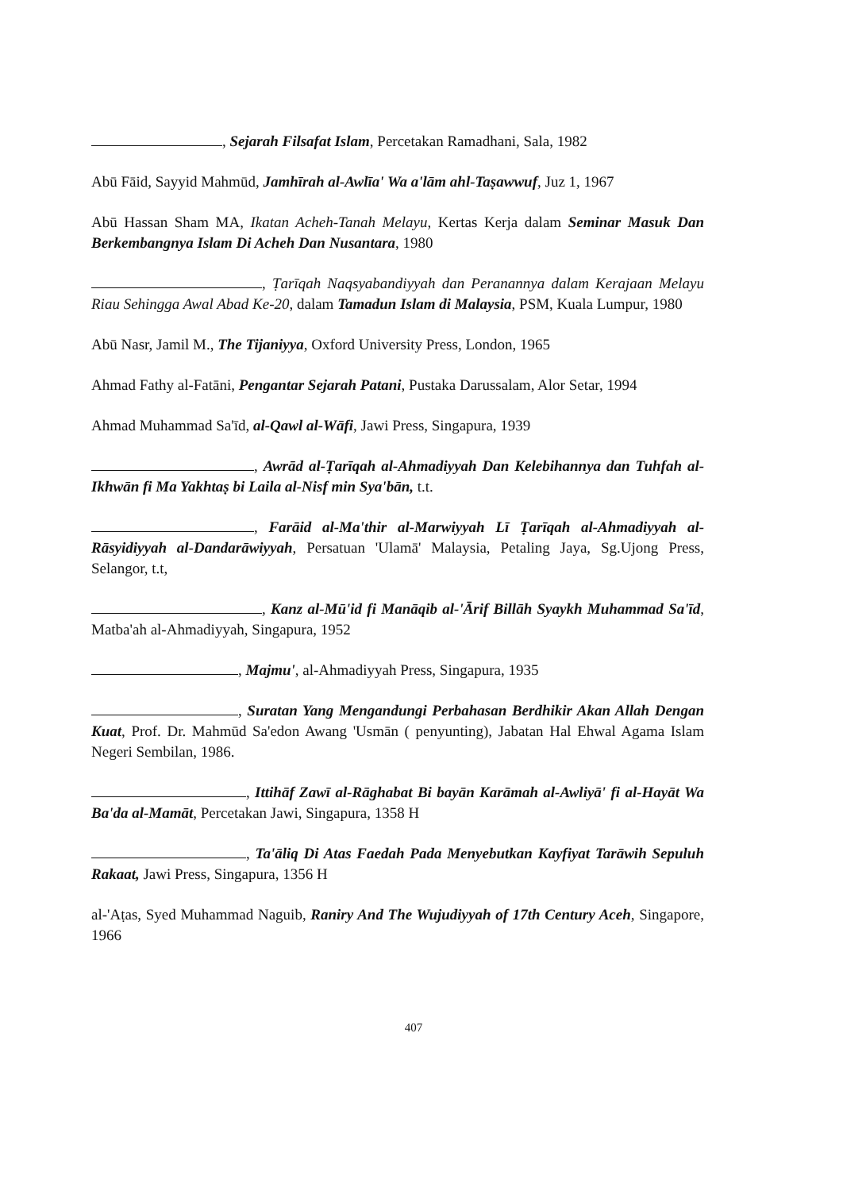, Sejarah Filsafat Islam, Percetakan Ramadhani, Sala, 1982
Abū Fāid, Sayyid Mahmūd, Jamhīrah al-Awlīa' Wa a'lām ahl-Taṣawwuf, Juz 1, 1967
Abū Hassan Sham MA, Ikatan Acheh-Tanah Melayu, Kertas Kerja dalam Seminar Masuk Dan Berkembangnya Islam Di Acheh Dan Nusantara, 1980
, Ṭarīqah Naqsyabandiyyah dan Peranannya dalam Kerajaan Melayu Riau Sehingga Awal Abad Ke-20, dalam Tamadun Islam di Malaysia, PSM, Kuala Lumpur, 1980
Abū Nasr, Jamil M., The Tijaniyya, Oxford University Press, London, 1965
Ahmad Fathy al-Fatāni, Pengantar Sejarah Patani, Pustaka Darussalam, Alor Setar, 1994
Ahmad Muhammad Sa'īd, al-Qawl al-Wāfi, Jawi Press, Singapura, 1939
, Awrād al-Ṭarīqah al-Ahmadiyyah Dan Kelebihannya dan Tuhfah al-Ikhwān fi Ma Yakhtaṣ bi Laila al-Nisf min Sya'bān, t.t.
, Farāid al-Ma'thir al-Marwiyyah Lī Ṭarīqah al-Ahmadiyyah al-Rāsyidiyyah al-Dandarāwiyyah, Persatuan 'Ulamā' Malaysia, Petaling Jaya, Sg.Ujong Press, Selangor, t.t,
, Kanz al-Mū'id fi Manāqib al-'Ārif Billāh Syaykh Muhammad Sa'īd, Matba'ah al-Ahmadiyyah, Singapura, 1952
, Majmu', al-Ahmadiyyah Press, Singapura, 1935
, Suratan Yang Mengandungi Perbahasan Berdhikir Akan Allah Dengan Kuat, Prof. Dr. Mahmūd Sa'edon Awang 'Usmān ( penyunting), Jabatan Hal Ehwal Agama Islam Negeri Sembilan, 1986.
, Ittihāf Zawī al-Rāghabat Bi bayān Karāmah al-Awliyā' fi al-Hayāt Wa Ba'da al-Mamāt, Percetakan Jawi, Singapura, 1358 H
, Ta'āliq Di Atas Faedah Pada Menyebutkan Kayfiyat Tarāwih Sepuluh Rakaat, Jawi Press, Singapura, 1356 H
al-'Aṭas, Syed Muhammad Naguib, Raniry And The Wujudiyyah of 17th Century Aceh, Singapore, 1966
407